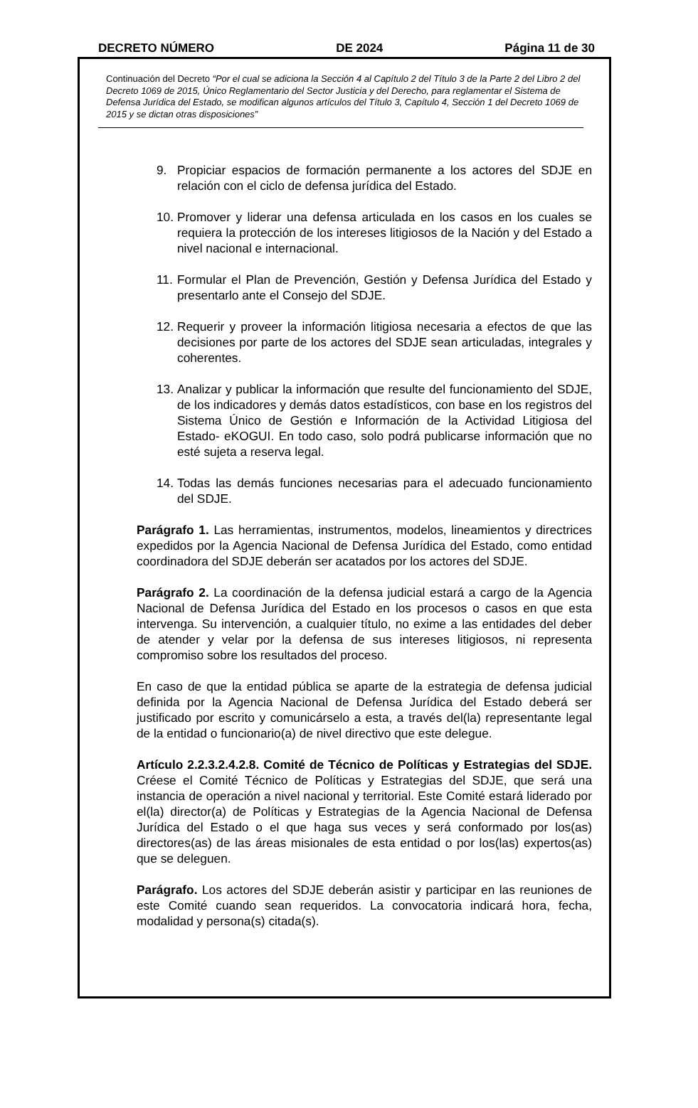DECRETO NÚMERO DE 2024 Página 11 de 30
Continuación del Decreto “Por el cual se adiciona la Sección 4 al Capítulo 2 del Título 3 de la Parte 2 del Libro 2 del Decreto 1069 de 2015, Único Reglamentario del Sector Justicia y del Derecho, para reglamentar el Sistema de Defensa Jurídica del Estado, se modifican algunos artículos del Título 3, Capítulo 4, Sección 1 del Decreto 1069 de 2015 y se dictan otras disposiciones”
9. Propiciar espacios de formación permanente a los actores del SDJE en relación con el ciclo de defensa jurídica del Estado.
10. Promover y liderar una defensa articulada en los casos en los cuales se requiera la protección de los intereses litigiosos de la Nación y del Estado a nivel nacional e internacional.
11. Formular el Plan de Prevención, Gestión y Defensa Jurídica del Estado y presentarlo ante el Consejo del SDJE.
12. Requerir y proveer la información litigiosa necesaria a efectos de que las decisiones por parte de los actores del SDJE sean articuladas, integrales y coherentes.
13. Analizar y publicar la información que resulte del funcionamiento del SDJE, de los indicadores y demás datos estadísticos, con base en los registros del Sistema Único de Gestión e Información de la Actividad Litigiosa del Estado- eKOGUI. En todo caso, solo podrá publicarse información que no esté sujeta a reserva legal.
14. Todas las demás funciones necesarias para el adecuado funcionamiento del SDJE.
Parágrafo 1. Las herramientas, instrumentos, modelos, lineamientos y directrices expedidos por la Agencia Nacional de Defensa Jurídica del Estado, como entidad coordinadora del SDJE deberán ser acatados por los actores del SDJE.
Parágrafo 2. La coordinación de la defensa judicial estará a cargo de la Agencia Nacional de Defensa Jurídica del Estado en los procesos o casos en que esta intervenga. Su intervención, a cualquier título, no exime a las entidades del deber de atender y velar por la defensa de sus intereses litigiosos, ni representa compromiso sobre los resultados del proceso.
En caso de que la entidad pública se aparte de la estrategia de defensa judicial definida por la Agencia Nacional de Defensa Jurídica del Estado deberá ser justificado por escrito y comunicárselo a esta, a través del(la) representante legal de la entidad o funcionario(a) de nivel directivo que este delegue.
Artículo 2.2.3.2.4.2.8. Comité de Técnico de Políticas y Estrategias del SDJE. Créese el Comité Técnico de Políticas y Estrategias del SDJE, que será una instancia de operación a nivel nacional y territorial. Este Comité estará liderado por el(la) director(a) de Políticas y Estrategias de la Agencia Nacional de Defensa Jurídica del Estado o el que haga sus veces y será conformado por los(as) directores(as) de las áreas misionales de esta entidad o por los(las) expertos(as) que se deleguen.
Parágrafo. Los actores del SDJE deberán asistir y participar en las reuniones de este Comité cuando sean requeridos. La convocatoria indicará hora, fecha, modalidad y persona(s) citada(s).